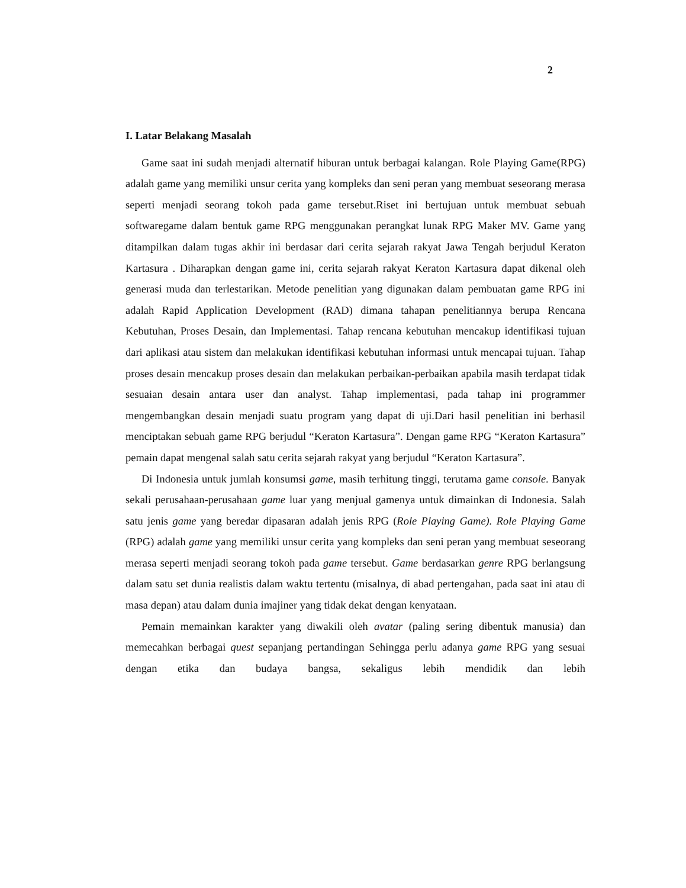2
I. Latar Belakang Masalah
Game saat ini sudah menjadi alternatif hiburan untuk berbagai kalangan. Role Playing Game(RPG) adalah game yang memiliki unsur cerita yang kompleks dan seni peran yang membuat seseorang merasa seperti menjadi seorang tokoh pada game tersebut.Riset ini bertujuan untuk membuat sebuah softwaregame dalam bentuk game RPG menggunakan perangkat lunak RPG Maker MV. Game yang ditampilkan dalam tugas akhir ini berdasar dari cerita sejarah rakyat Jawa Tengah berjudul Keraton Kartasura . Diharapkan dengan game ini, cerita sejarah rakyat Keraton Kartasura dapat dikenal oleh generasi muda dan terlestarikan. Metode penelitian yang digunakan dalam pembuatan game RPG ini adalah Rapid Application Development (RAD) dimana tahapan penelitiannya berupa Rencana Kebutuhan, Proses Desain, dan Implementasi. Tahap rencana kebutuhan mencakup identifikasi tujuan dari aplikasi atau sistem dan melakukan identifikasi kebutuhan informasi untuk mencapai tujuan. Tahap proses desain mencakup proses desain dan melakukan perbaikan-perbaikan apabila masih terdapat tidak sesuaian desain antara user dan analyst. Tahap implementasi, pada tahap ini programmer mengembangkan desain menjadi suatu program yang dapat di uji.Dari hasil penelitian ini berhasil menciptakan sebuah game RPG berjudul “Keraton Kartasura”. Dengan game RPG “Keraton Kartasura” pemain dapat mengenal salah satu cerita sejarah rakyat yang berjudul “Keraton Kartasura”.
Di Indonesia untuk jumlah konsumsi game, masih terhitung tinggi, terutama game console. Banyak sekali perusahaan-perusahaan game luar yang menjual gamenya untuk dimainkan di Indonesia. Salah satu jenis game yang beredar dipasaran adalah jenis RPG (Role Playing Game). Role Playing Game (RPG) adalah game yang memiliki unsur cerita yang kompleks dan seni peran yang membuat seseorang merasa seperti menjadi seorang tokoh pada game tersebut. Game berdasarkan genre RPG berlangsung dalam satu set dunia realistis dalam waktu tertentu (misalnya, di abad pertengahan, pada saat ini atau di masa depan) atau dalam dunia imajiner yang tidak dekat dengan kenyataan.
Pemain memainkan karakter yang diwakili oleh avatar (paling sering dibentuk manusia) dan memecahkan berbagai quest sepanjang pertandingan Sehingga perlu adanya game RPG yang sesuai dengan etika dan budaya bangsa, sekaligus lebih mendidik dan lebih